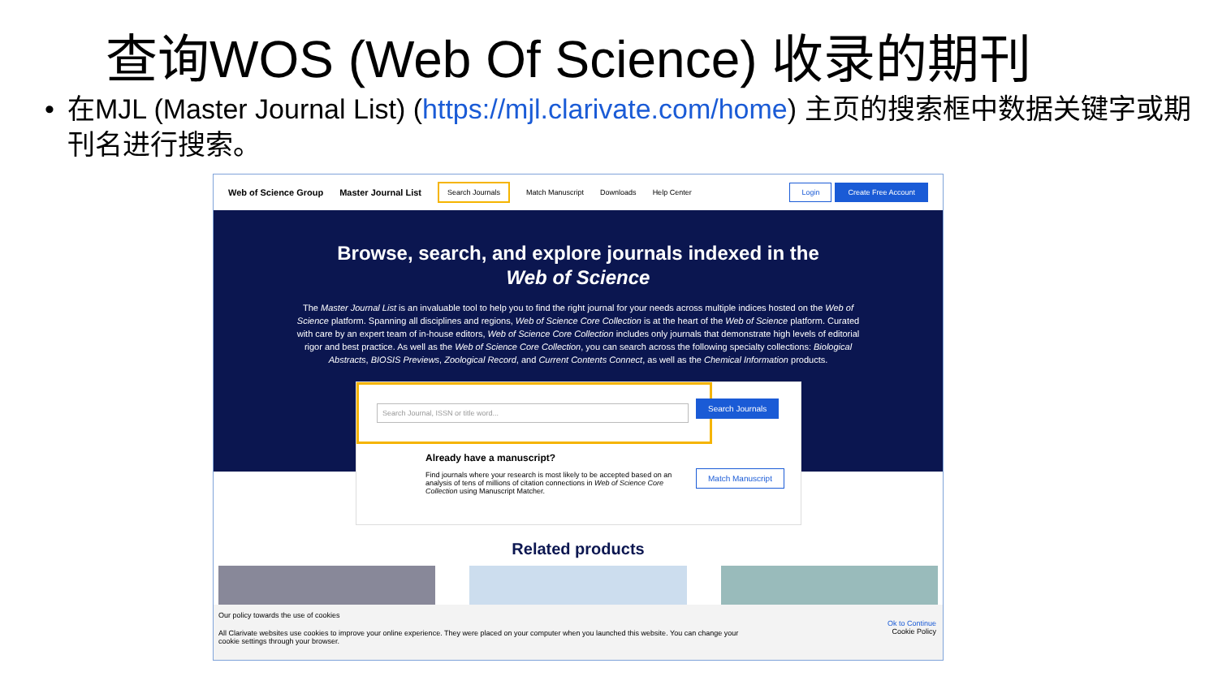查询WOS (Web Of Science) 收录的期刊
• 在MJL (Master Journal List) (https://mjl.clarivate.com/home) 主页的搜索框中数据关键字或期刊名进行搜索。
Web of Science Group Master Journal List Search Journals Match Manuscript Downloads Help Center
Login Create Free Account
Browse, search, and explore journals indexed in the
Web of Science
The Master Journal List is an invaluable tool to help you to find the right journal for your needs across multiple indices hosted on the Web of Science platform. Spanning all disciplines and regions, Web of Science Core Collection is at the heart of the Web of Science platform. Curated with care by an expert team of in-house editors, Web of Science Core Collection includes only journals that demonstrate high levels of editorial rigor and best practice. As well as the Web of Science Core Collection, you can search across the following specialty collections: Biological Abstracts, BIOSIS Previews, Zoological Record, and Current Contents Connect, as well as the Chemical Information products.
Search Journal, ISSN or title word...
Search Journals
Already have a manuscript?
Find journals where your research is most likely to be accepted based on an analysis of tens of millions of citation connections in Web of Science Core Collection using Manuscript Matcher.
Match Manuscript
Related products
Our policy towards the use of cookies
All Clarivate websites use cookies to improve your online experience. They were placed on your computer when you launched this website. You can change your cookie settings through your browser.
Ok to Continue
Cookie Policy